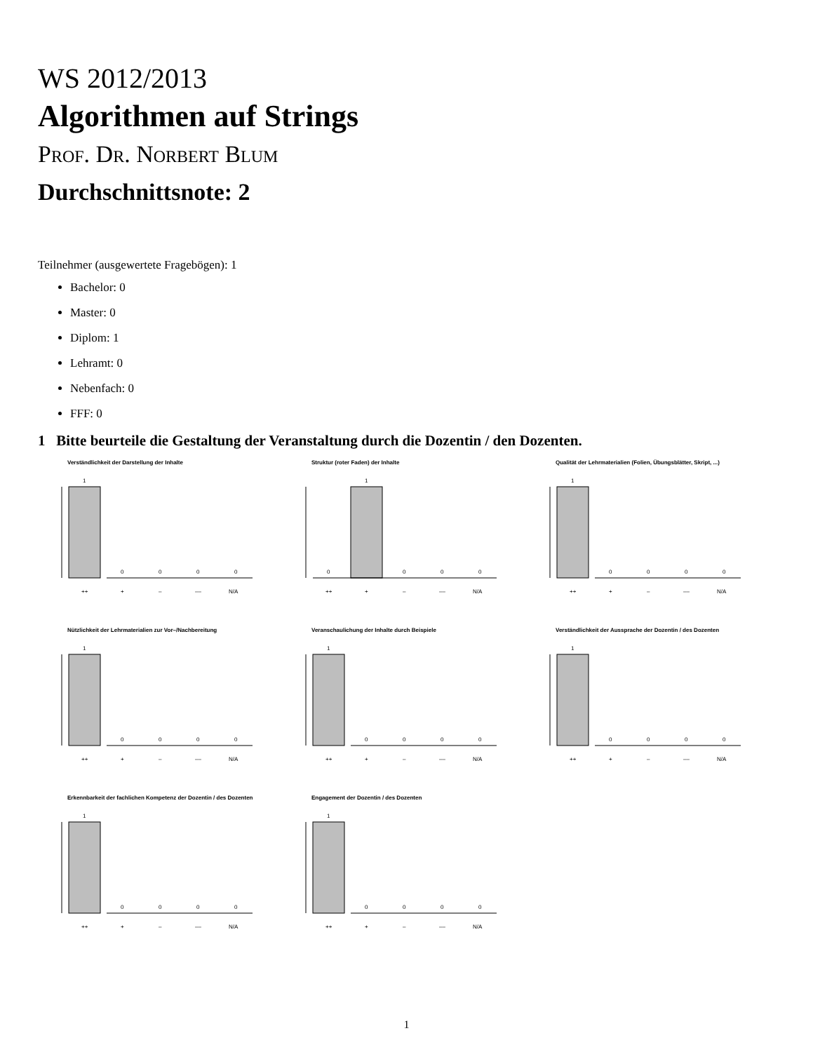WS 2012/2013
Algorithmen auf Strings
Prof. Dr. Norbert Blum
Durchschnittsnote: 2
Teilnehmer (ausgewertete Fragebögen): 1
Bachelor: 0
Master: 0
Diplom: 1
Lehramt: 0
Nebenfach: 0
FFF: 0
1 Bitte beurteile die Gestaltung der Veranstaltung durch die Dozentin / den Dozenten.
Verständlichkeit der Darstellung der Inhalte
1
0
0
0
0
++
+
–
––
N/A
Struktur (roter Faden) der Inhalte
1
0
0
0
0
++
+
–
––
N/A
Qualität der Lehrmaterialien (Folien, Übungsblätter, Skript, ...)
1
0
0
0
0
++
+
–
––
N/A
Nützlichkeit der Lehrmaterialien zur Vor–/Nachbereitung
1
0
0
0
0
++
+
–
––
N/A
Veranschaulichung der Inhalte durch Beispiele
1
0
0
0
0
++
+
–
––
N/A
Verständlichkeit der Aussprache der Dozentin / des Dozenten
1
0
0
0
0
++
+
–
––
N/A
Erkennbarkeit der fachlichen Kompetenz der Dozentin / des Dozenten
1
0
0
0
0
++
+
–
––
N/A
Engagement der Dozentin / des Dozenten
1
0
0
0
0
++
+
–
––
N/A
1